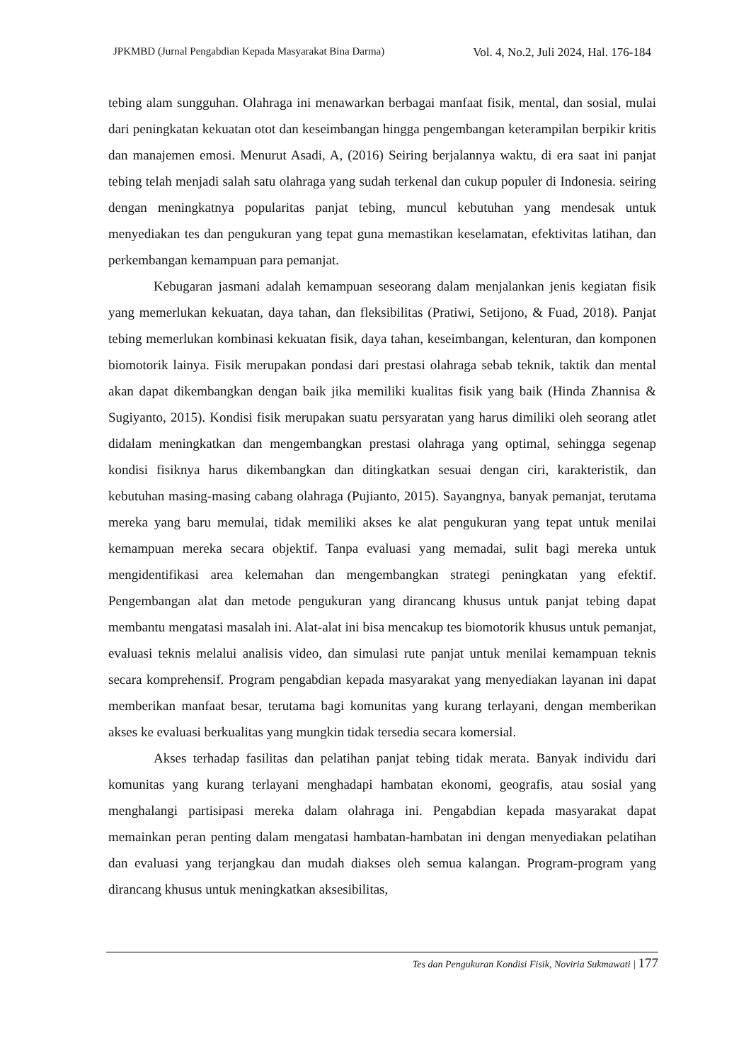JPKMBD (Jurnal Pengabdian Kepada Masyarakat Bina Darma) Vol. 4, No.2, Juli 2024, Hal. 176-184
tebing alam sungguhan. Olahraga ini menawarkan berbagai manfaat fisik, mental, dan sosial, mulai dari peningkatan kekuatan otot dan keseimbangan hingga pengembangan keterampilan berpikir kritis dan manajemen emosi. Menurut Asadi, A, (2016) Seiring berjalannya waktu, di era saat ini panjat tebing telah menjadi salah satu olahraga yang sudah terkenal dan cukup populer di Indonesia. seiring dengan meningkatnya popularitas panjat tebing, muncul kebutuhan yang mendesak untuk menyediakan tes dan pengukuran yang tepat guna memastikan keselamatan, efektivitas latihan, dan perkembangan kemampuan para pemanjat.
Kebugaran jasmani adalah kemampuan seseorang dalam menjalankan jenis kegiatan fisik yang memerlukan kekuatan, daya tahan, dan fleksibilitas (Pratiwi, Setijono, & Fuad, 2018). Panjat tebing memerlukan kombinasi kekuatan fisik, daya tahan, keseimbangan, kelenturan, dan komponen biomotorik lainya. Fisik merupakan pondasi dari prestasi olahraga sebab teknik, taktik dan mental akan dapat dikembangkan dengan baik jika memiliki kualitas fisik yang baik (Hinda Zhannisa & Sugiyanto, 2015). Kondisi fisik merupakan suatu persyaratan yang harus dimiliki oleh seorang atlet didalam meningkatkan dan mengembangkan prestasi olahraga yang optimal, sehingga segenap kondisi fisiknya harus dikembangkan dan ditingkatkan sesuai dengan ciri, karakteristik, dan kebutuhan masing-masing cabang olahraga (Pujianto, 2015). Sayangnya, banyak pemanjat, terutama mereka yang baru memulai, tidak memiliki akses ke alat pengukuran yang tepat untuk menilai kemampuan mereka secara objektif. Tanpa evaluasi yang memadai, sulit bagi mereka untuk mengidentifikasi area kelemahan dan mengembangkan strategi peningkatan yang efektif. Pengembangan alat dan metode pengukuran yang dirancang khusus untuk panjat tebing dapat membantu mengatasi masalah ini. Alat-alat ini bisa mencakup tes biomotorik khusus untuk pemanjat, evaluasi teknis melalui analisis video, dan simulasi rute panjat untuk menilai kemampuan teknis secara komprehensif. Program pengabdian kepada masyarakat yang menyediakan layanan ini dapat memberikan manfaat besar, terutama bagi komunitas yang kurang terlayani, dengan memberikan akses ke evaluasi berkualitas yang mungkin tidak tersedia secara komersial.
Akses terhadap fasilitas dan pelatihan panjat tebing tidak merata. Banyak individu dari komunitas yang kurang terlayani menghadapi hambatan ekonomi, geografis, atau sosial yang menghalangi partisipasi mereka dalam olahraga ini. Pengabdian kepada masyarakat dapat memainkan peran penting dalam mengatasi hambatan-hambatan ini dengan menyediakan pelatihan dan evaluasi yang terjangkau dan mudah diakses oleh semua kalangan. Program-program yang dirancang khusus untuk meningkatkan aksesibilitas,
Tes dan Pengukuran Kondisi Fisik, Noviria Sukmawati | 177